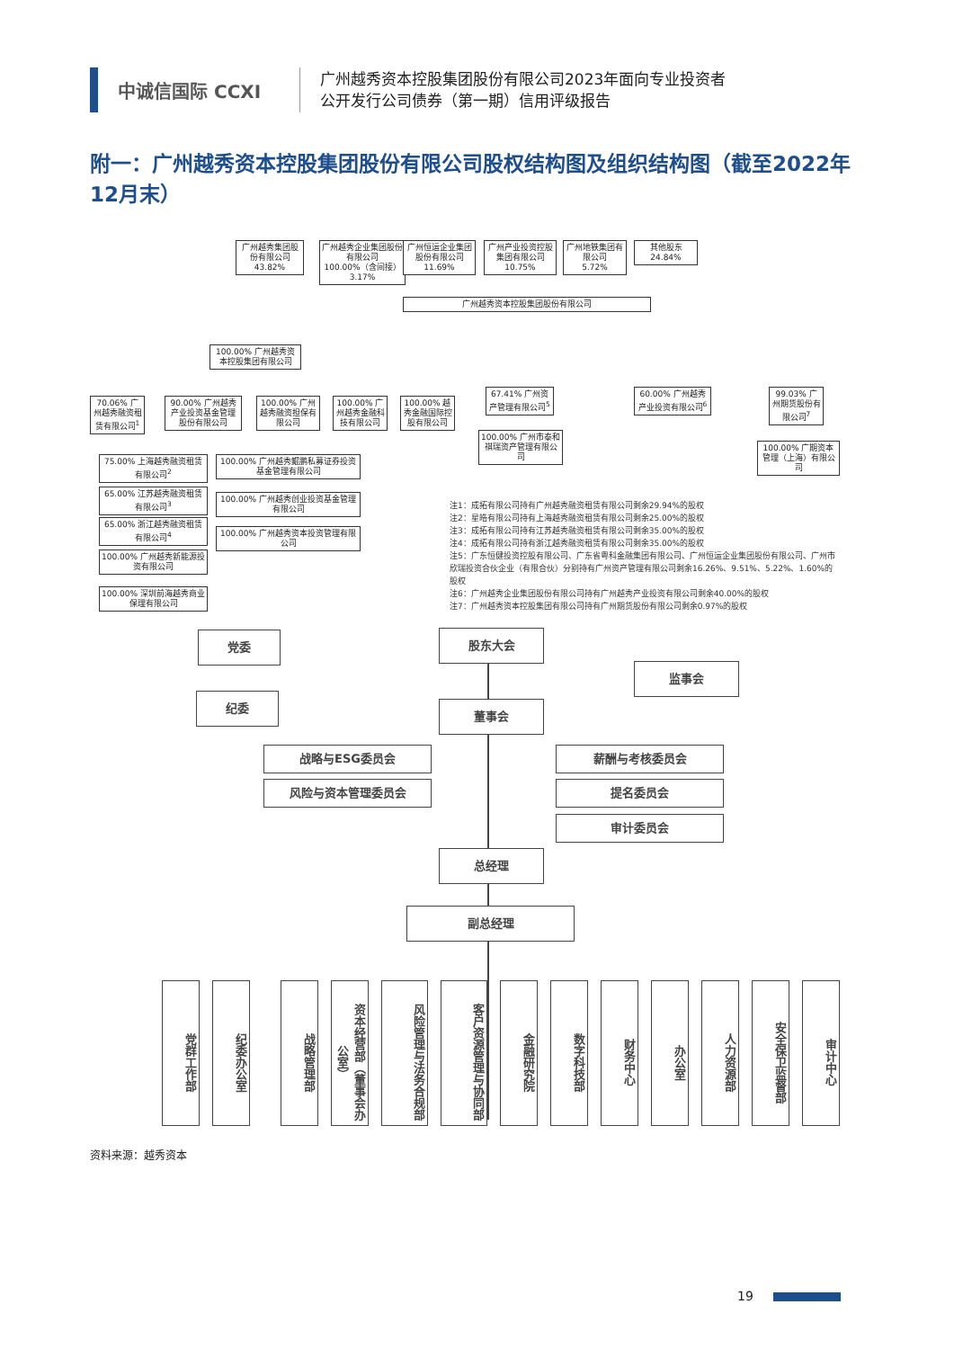中诚信国际 CCXI
广州越秀资本控股集团股份有限公司2023年面向专业投资者
公开发行公司债券（第一期）信用评级报告
附一：广州越秀资本控股集团股份有限公司股权结构图及组织结构图（截至2022年12月末）
广州越秀集团股份有限公司
43.82%
广州越秀企业集团股份有限公司
100.00%（含间接） 3.17%
广州恒运企业集团股份有限公司
11.69%
广州产业投资控股集团有限公司
10.75%
广州地铁集团有限公司
5.72%
其他股东
24.84%
广州越秀资本控股集团股份有限公司
100.00% 广州越秀资本控股集团有限公司
67.41% 广州资产管理有限公司<sup>5</sup>
60.00% 广州越秀产业投资有限公司<sup>6</sup>
99.03% 广州期货股份有限公司<sup>7</sup>
100.00% 广州市泰和祺瑞资产管理有限公司
100.00% 广期资本管理（上海）有限公司
70.06% 广州越秀融资租赁有限公司<sup>1</sup>
90.00% 广州越秀产业投资基金管理股份有限公司
100.00% 广州越秀融资担保有限公司
100.00% 广州越秀金融科技有限公司
100.00% 越秀金融国际控股有限公司
75.00% 上海越秀融资租赁有限公司<sup>2</sup>
65.00% 江苏越秀融资租赁有限公司<sup>3</sup>
65.00% 浙江越秀融资租赁有限公司<sup>4</sup>
100.00% 广州越秀新能源投资有限公司
100.00% 深圳前海越秀商业保理有限公司
100.00% 广州越秀鲲鹏私募证券投资基金管理有限公司
100.00% 广州越秀创业投资基金管理有限公司
100.00% 广州越秀资本投资管理有限公司
注1：成拓有限公司持有广州越秀融资租赁有限公司剩余29.94%的股权
注2：星皓有限公司持有上海越秀融资租赁有限公司剩余25.00%的股权
注3：成拓有限公司持有江苏越秀融资租赁有限公司剩余35.00%的股权
注4：成拓有限公司持有浙江越秀融资租赁有限公司剩余35.00%的股权
注5：广东恒健投资控股有限公司、广东省粤科金融集团有限公司、广州恒运企业集团股份有限公司、广州市欣瑞投资合伙企业（有限合伙）分别持有广州资产管理有限公司剩余16.26%、9.51%、5.22%、1.60%的股权
注6：广州越秀企业集团股份有限公司持有广州越秀产业投资有限公司剩余40.00%的股权
注7：广州越秀资本控股集团有限公司持有广州期货股份有限公司剩余0.97%的股权
党委
纪委
股东大会
监事会
董事会
战略与ESG委员会 薪酬与考核委员会
风险与资本管理委员会 提名委员会
审计委员会
总经理
副总经理
党群工作部
纪委办公室
战略管理部
资本经营部（董事会办公室）
风险管理与法务合规部
客户资源管理与协同部
金融研究院
数字科技部
财务中心
办公室
人力资源部
安全保卫监督部
审计中心
资料来源：越秀资本
19